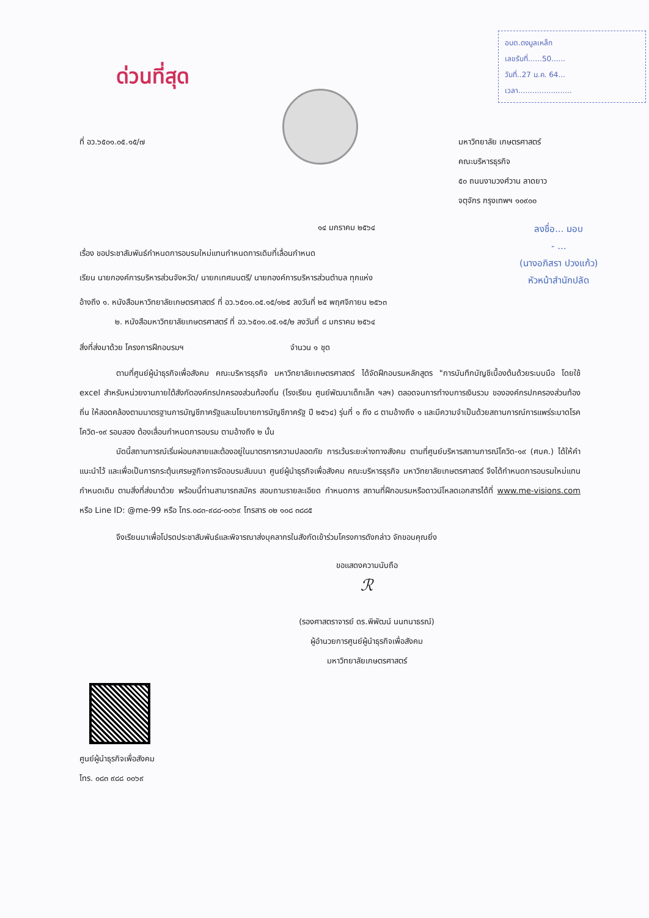อบต.ดงมูลเหล็ก
เลขรับที่......50......
วันที่..27 ม.ค. 64...
เวลา.......................
ด่วนที่สุด
ลงชื่อ... มอบ
- ...
(นางอภิสรา ปวงแก้ว)
หัวหน้าสำนักปลัด
ที่ อว.๖๕๐๑.๐๕.๑๕/๗ มหาวิทยาลัย เกษตรศาสตร์
คณะบริหารธุรกิจ
๕๐ ถนนงามวงศ์วาน ลาดยาว
จตุจักร กรุงเทพฯ ๑๐๙๐๐
๑๔ มกราคม ๒๕๖๔
เรื่อง ขอประชาสัมพันธ์กำหนดการอบรมใหม่แทนกำหนดการเดิมที่เลื่อนกำหนด
เรียน นายกองค์การบริหารส่วนจังหวัด/ นายกเทศมนตรี/ นายกองค์การบริหารส่วนตำบล ทุกแห่ง
อ้างถึง ๑. หนังสือมหาวิทยาลัยเกษตรศาสตร์ ที่ อว.๖๕๐๑.๐๕.๑๕/๑๒๕ ลงวันที่ ๒๕ พฤศจิกายน ๒๕๖๓
๒. หนังสือมหาวิทยาลัยเกษตรศาสตร์ ที่ อว.๖๕๐๑.๐๕.๑๕/๒ ลงวันที่ ๘ มกราคม ๒๕๖๔
สิ่งที่ส่งมาด้วย โครงการฝึกอบรมฯ จำนวน ๑ ชุด
ตามที่ศูนย์ผู้นำธุรกิจเพื่อสังคม คณะบริหารธุรกิจ มหาวิทยาลัยเกษตรศาสตร์ ได้จัดฝึกอบรมหลักสูตร "การบันทึกบัญชีเบื้องต้นด้วยระบบมือ โดยใช้ excel สำหรับหน่วยงานภายใต้สังกัดองค์กรปกครองส่วนท้องถิ่น (โรงเรียน ศูนย์พัฒนาเด็กเล็ก ฯลฯ) ตลอดจนการทำงบการเงินรวม ขององค์กรปกครองส่วนท้องถิ่น ให้สอดคล้องตามมาตรฐานการบัญชีภาครัฐและนโยบายการบัญชีภาครัฐ ปี ๒๕๖๔) รุ่นที่ ๑ ถึง ๘ ตามอ้างถึง ๑ และมีความจำเป็นด้วยสถานการณ์การแพร่ระบาดโรคโควิด-๑๙ รอบสอง ต้องเลื่อนกำหนดการอบรม ตามอ้างถึง ๒ นั้น
บัดนี้สถานการณ์เริ่มผ่อนคลายและต้องอยู่ในมาตรการความปลอดภัย การเว้นระยะห่างทางสังคม ตามที่ศูนย์บริหารสถานการณ์โควิด-๑๙ (ศบค.) ได้ให้คำแนะนำไว้ และเพื่อเป็นการกระตุ้นเศรษฐกิจการจัดอบรมสัมมนา ศูนย์ผู้นำธุรกิจเพื่อสังคม คณะบริหารธุรกิจ มหาวิทยาลัยเกษตรศาสตร์ จึงได้กำหนดการอบรมใหม่แทนกำหนดเดิม ตามสิ่งที่ส่งมาด้วย พร้อมนี้ท่านสามารถสมัคร สอบถามรายละเอียด กำหนดการ สถานที่ฝึกอบรมหรือดาวน์โหลดเอกสารได้ที่ www.me-visions.com หรือ Line ID: @me-99 หรือ โทร.๐๘๓-๙๘๘-๐๐๖๙ โทรสาร ๐๒ ๑๐๘ ๓๘๘๕
จึงเรียนมาเพื่อโปรดประชาสัมพันธ์และพิจารณาส่งบุคลากรในสังกัดเข้าร่วมโครงการดังกล่าว จักขอบคุณยิ่ง
ขอแสดงความนับถือ
ℛ
(รองศาสตราจารย์ ดร.พิพัฒน์ นนทนาธรณ์)
ผู้อำนวยการศูนย์ผู้นำธุรกิจเพื่อสังคม
มหาวิทยาลัยเกษตรศาสตร์
ศูนย์ผู้นำธุรกิจเพื่อสังคม
โทร. ๐๘๓ ๙๘๘ ๐๐๖๙